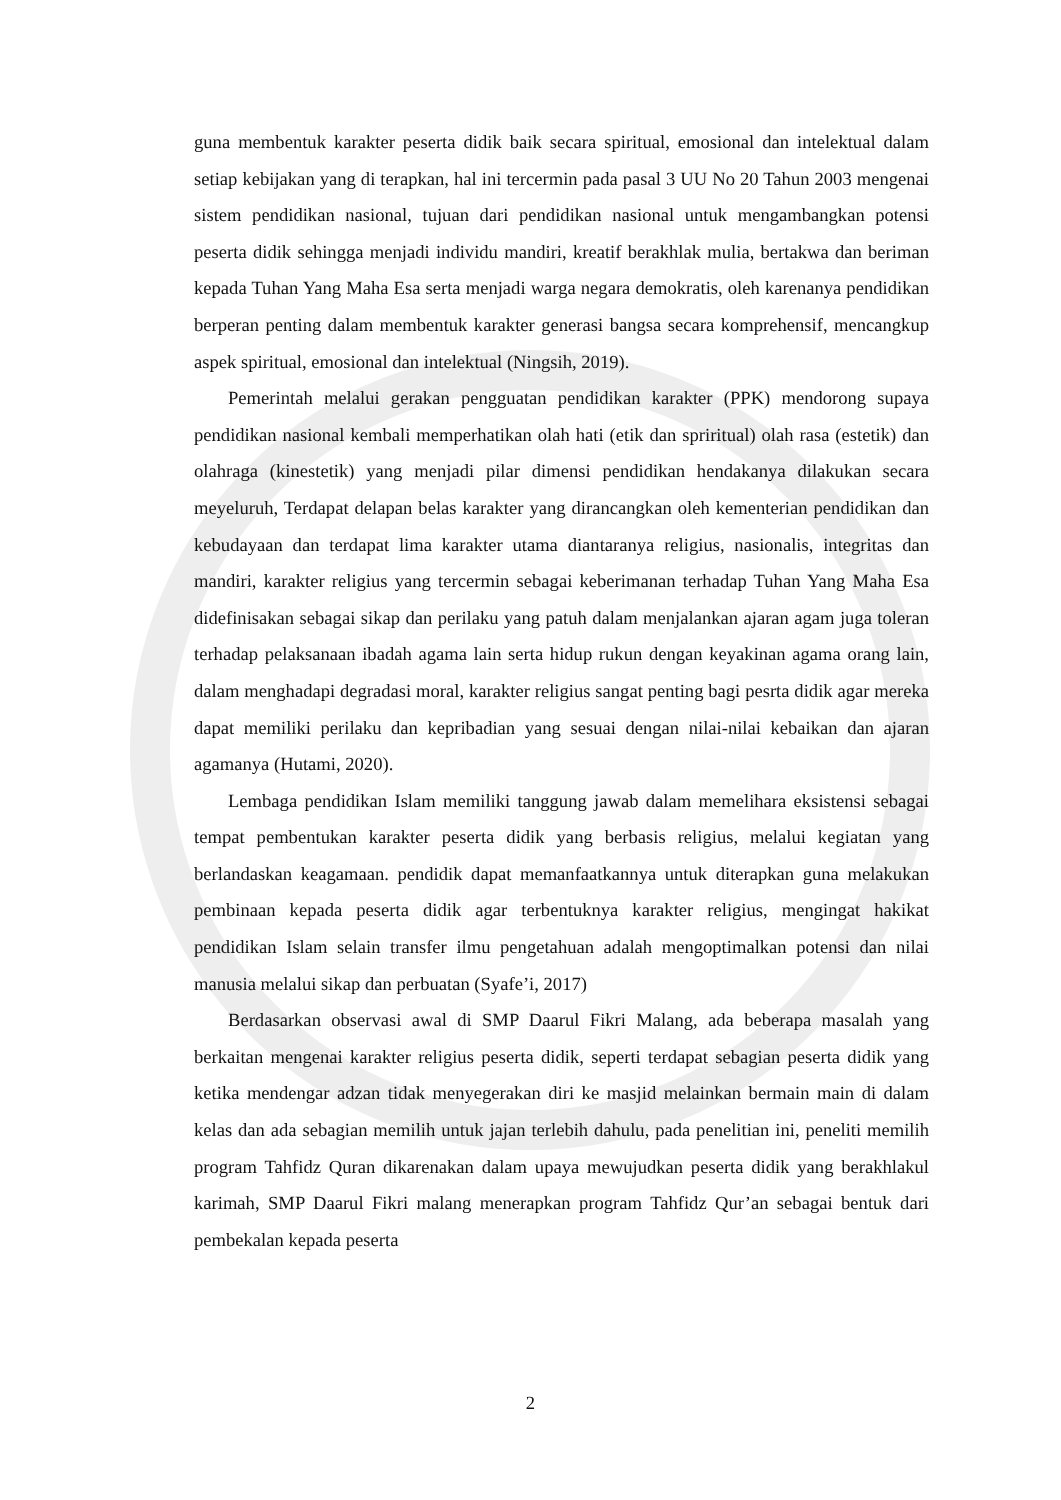guna membentuk karakter peserta didik baik secara spiritual, emosional dan intelektual dalam setiap kebijakan yang di terapkan, hal ini tercermin pada pasal 3 UU No 20 Tahun 2003 mengenai sistem pendidikan nasional, tujuan dari pendidikan nasional untuk mengambangkan potensi peserta didik sehingga menjadi individu mandiri, kreatif berakhlak mulia, bertakwa dan beriman kepada Tuhan Yang Maha Esa serta menjadi warga negara demokratis, oleh karenanya pendidikan berperan penting dalam membentuk karakter generasi bangsa secara komprehensif, mencangkup aspek spiritual, emosional dan intelektual (Ningsih, 2019).
Pemerintah melalui gerakan pengguatan pendidikan karakter (PPK) mendorong supaya pendidikan nasional kembali memperhatikan olah hati (etik dan spriritual) olah rasa (estetik) dan olahraga (kinestetik) yang menjadi pilar dimensi pendidikan hendakanya dilakukan secara meyeluruh, Terdapat delapan belas karakter yang dirancangkan oleh kementerian pendidikan dan kebudayaan dan terdapat lima karakter utama diantaranya religius, nasionalis, integritas dan mandiri, karakter religius yang tercermin sebagai keberimanan terhadap Tuhan Yang Maha Esa didefinisakan sebagai sikap dan perilaku yang patuh dalam menjalankan ajaran agam juga toleran terhadap pelaksanaan ibadah agama lain serta hidup rukun dengan keyakinan agama orang lain, dalam menghadapi degradasi moral, karakter religius sangat penting bagi pesrta didik agar mereka dapat memiliki perilaku dan kepribadian yang sesuai dengan nilai-nilai kebaikan dan ajaran agamanya (Hutami, 2020).
Lembaga pendidikan Islam memiliki tanggung jawab dalam memelihara eksistensi sebagai tempat pembentukan karakter peserta didik yang berbasis religius, melalui kegiatan yang berlandaskan keagamaan. pendidik dapat memanfaatkannya untuk diterapkan guna melakukan pembinaan kepada peserta didik agar terbentuknya karakter religius, mengingat hakikat pendidikan Islam selain transfer ilmu pengetahuan adalah mengoptimalkan potensi dan nilai manusia melalui sikap dan perbuatan (Syafe’i, 2017)
Berdasarkan observasi awal di SMP Daarul Fikri Malang, ada beberapa masalah yang berkaitan mengenai karakter religius peserta didik, seperti terdapat sebagian peserta didik yang ketika mendengar adzan tidak menyegerakan diri ke masjid melainkan bermain main di dalam kelas dan ada sebagian memilih untuk jajan terlebih dahulu, pada penelitian ini, peneliti memilih program Tahfidz Quran dikarenakan dalam upaya mewujudkan peserta didik yang berakhlakul karimah, SMP Daarul Fikri malang menerapkan program Tahfidz Qur’an sebagai bentuk dari pembekalan kepada peserta
2